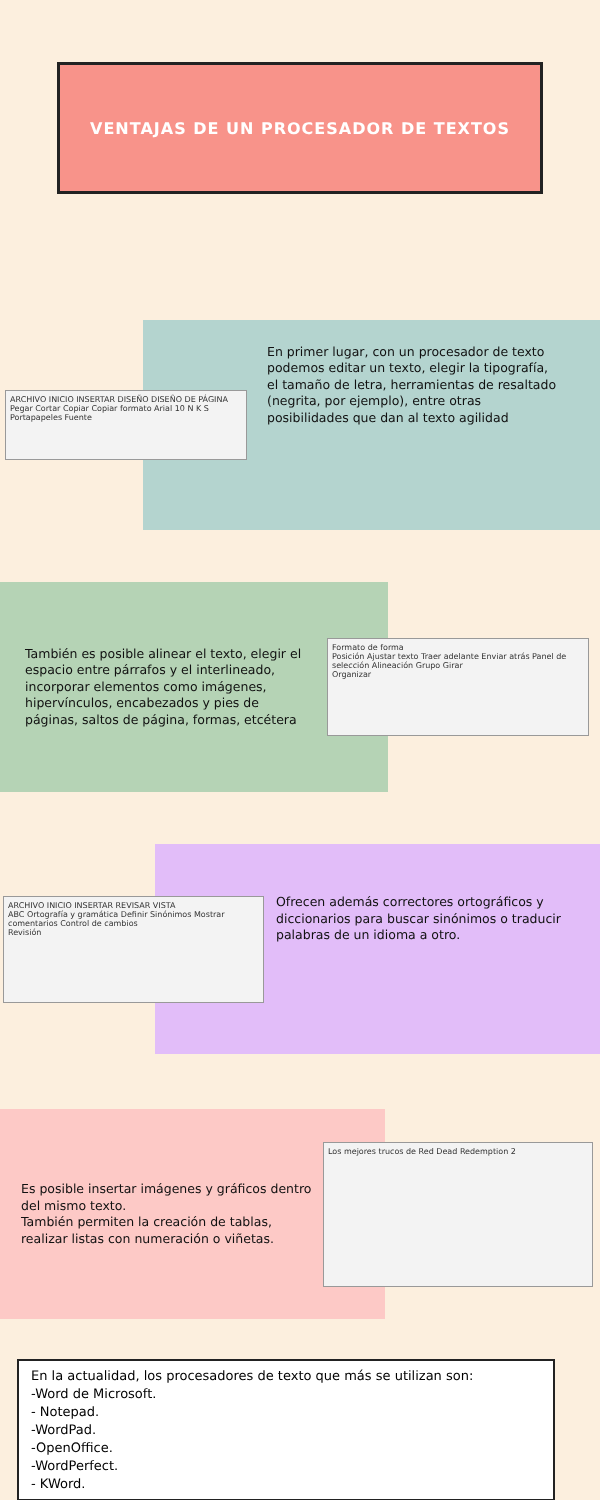VENTAJAS DE UN PROCESADOR DE TEXTOS
ARCHIVO INICIO INSERTAR DISEÑO DISEÑO DE PÁGINA
Pegar Cortar Copiar Copiar formato Arial 10 N K S
Portapapeles Fuente
En primer lugar, con un procesador de texto podemos editar un texto, elegir la tipografía, el tamaño de letra, herramientas de resaltado (negrita, por ejemplo), entre otras posibilidades que dan al texto agilidad
También es posible alinear el texto, elegir el espacio entre párrafos y el interlineado, incorporar elementos como imágenes, hipervínculos, encabezados y pies de páginas, saltos de página, formas, etcétera
Formato de forma
Posición Ajustar texto Traer adelante Enviar atrás Panel de selección Alineación Grupo Girar
Organizar
ARCHIVO INICIO INSERTAR REVISAR VISTA
ABC Ortografía y gramática Definir Sinónimos Mostrar comentarios Control de cambios
Revisión
Ofrecen además correctores ortográficos y diccionarios para buscar sinónimos o traducir palabras de un idioma a otro.
Es posible insertar imágenes y gráficos dentro del mismo texto.
También permiten la creación de tablas, realizar listas con numeración o viñetas.
Los mejores trucos de Red Dead Redemption 2
En la actualidad, los procesadores de texto que más se utilizan son:
-Word de Microsoft.
- Notepad.
-WordPad.
-OpenOffice.
-WordPerfect.
- KWord.